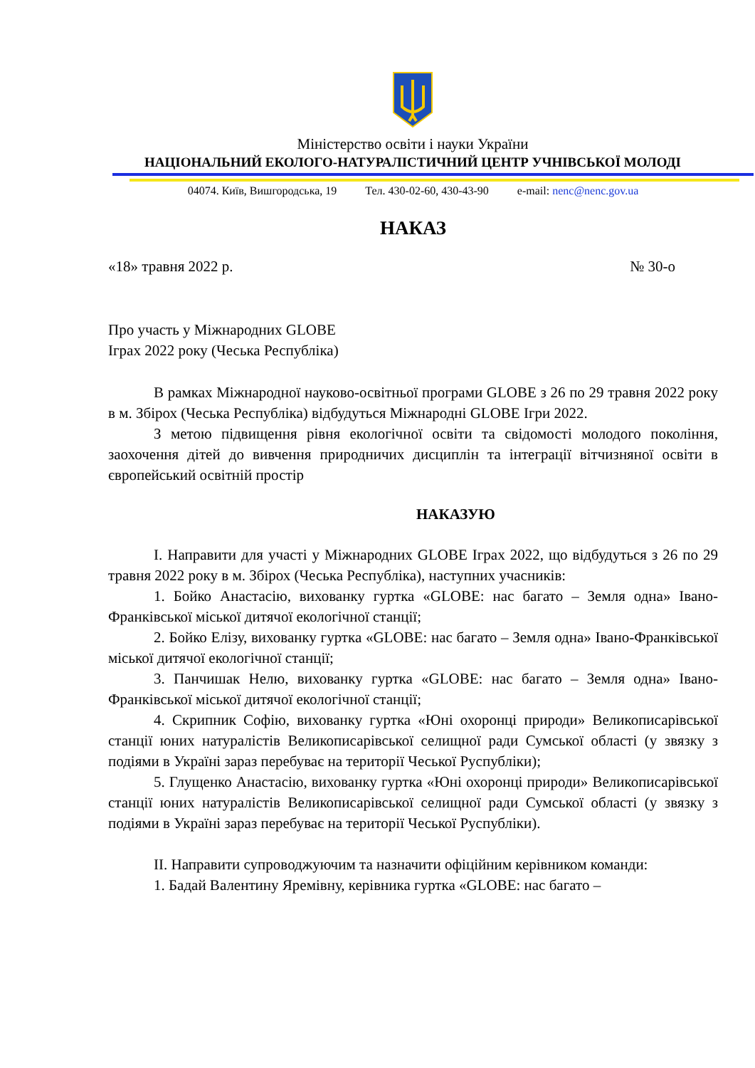Міністерство освіти і науки України
НАЦІОНАЛЬНИЙ ЕКОЛОГО-НАТУРАЛІСТИЧНИЙ ЦЕНТР УЧНІВСЬКОЇ МОЛОДІ
04074. Київ, Вишгородська, 19 Тел. 430-02-60, 430-43-90 e-mail: nenc@nenc.gov.ua
НАКАЗ
«18» травня 2022 р. № 30-о
Про участь у Міжнародних GLOBE
Іграх 2022 року (Чеська Республіка)
В рамках Міжнародної науково-освітньої програми GLOBE з 26 по 29 травня 2022 року в м. Збірох (Чеська Республіка) відбудуться Міжнародні GLOBE Ігри 2022.
З метою підвищення рівня екологічної освіти та свідомості молодого покоління, заохочення дітей до вивчення природничих дисциплін та інтеграції вітчизняної освіти в європейський освітній простір
НАКАЗУЮ
І. Направити для участі у Міжнародних GLOBE Іграх 2022, що відбудуться з 26 по 29 травня 2022 року в м. Збірох (Чеська Республіка), наступних учасників:
1. Бойко Анастасію, вихованку гуртка «GLOBE: нас багато – Земля одна» Івано-Франківської міської дитячої екологічної станції;
2. Бойко Елізу, вихованку гуртка «GLOBE: нас багато – Земля одна» Івано-Франківської міської дитячої екологічної станції;
3. Панчишак Нелю, вихованку гуртка «GLOBE: нас багато – Земля одна» Івано-Франківської міської дитячої екологічної станції;
4. Скрипник Софію, вихованку гуртка «Юні охоронці природи» Великописарівської станції юних натуралістів Великописарівської селищної ради Сумської області (у звязку з подіями в Україні зараз перебуває на території Чеської Руспубліки);
5. Глущенко Анастасію, вихованку гуртка «Юні охоронці природи» Великописарівської станції юних натуралістів Великописарівської селищної ради Сумської області (у звязку з подіями в Україні зараз перебуває на території Чеської Руспубліки).
ІІ. Направити супроводжуючим та назначити офіційним керівником команди:
1. Бадай Валентину Яремівну, керівника гуртка «GLOBE: нас багато –